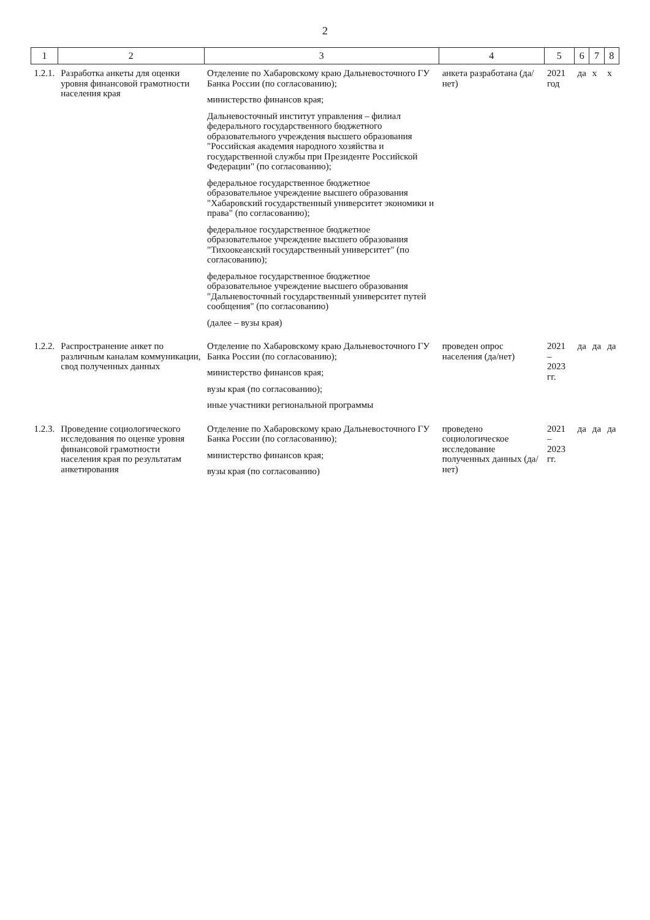2
| 1 | 2 | 3 | 4 | 5 | 6 | 7 | 8 |
| --- | --- | --- | --- | --- | --- | --- | --- |
| 1.2.1. | Разработка анкеты для оценки уровня финансовой грамотности населения края | Отделение по Хабаровскому краю Дальневосточного ГУ Банка России (по согласованию); министерство финансов края; Дальневосточный институт управления – филиал федерального государственного бюджетного образовательного учреждения высшего образования "Российская академия народного хозяйства и государственной службы при Президенте Российской Федерации" (по согласованию); федеральное государственное бюджетное образовательное учреждение высшего образования "Хабаровский государственный университет экономики и права" (по согласованию); федеральное государственное бюджетное образовательное учреждение высшего образования "Тихоокеанский государственный университет" (по согласованию); федеральное государственное бюджетное образовательное учреждение высшего образования "Дальневосточный государственный университет путей сообщения" (по согласованию) (далее – вузы края) | анкета разработана (да/нет) | 2021 год | да | х | х |
| 1.2.2. | Распространение анкет по различным каналам коммуникации, свод полученных данных | Отделение по Хабаровскому краю Дальневосточного ГУ Банка России (по согласованию); министерство финансов края; вузы края (по согласованию); иные участники региональной программы | проведен опрос населения (да/нет) | 2021 – 2023 гг. | да | да | да |
| 1.2.3. | Проведение социологического исследования по оценке уровня финансовой грамотности населения края по результатам анкетирования | Отделение по Хабаровскому краю Дальневосточного ГУ Банка России (по согласованию); министерство финансов края; вузы края (по согласованию) | проведено социологическое исследование полученных данных (да/нет) | 2021 – 2023 гг. | да | да | да |